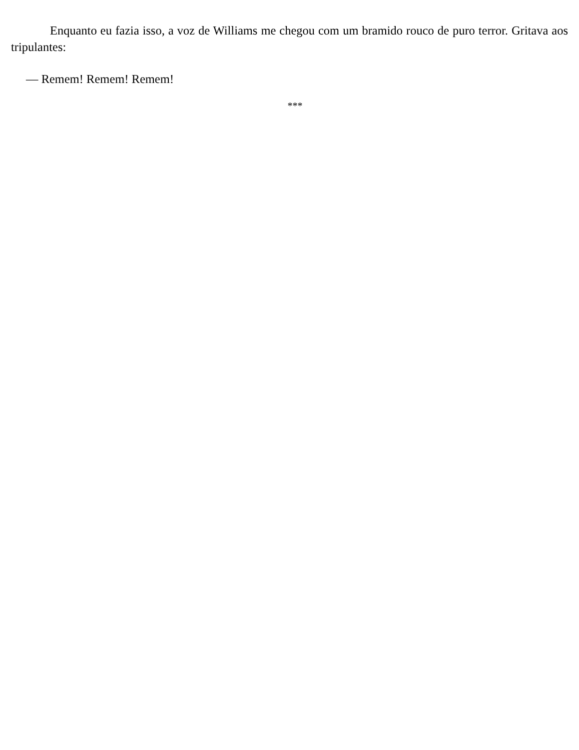Enquanto eu fazia isso, a voz de Williams me chegou com um bramido rouco de puro terror. Gritava aos tripulantes:
— Remem! Remem! Remem!
***